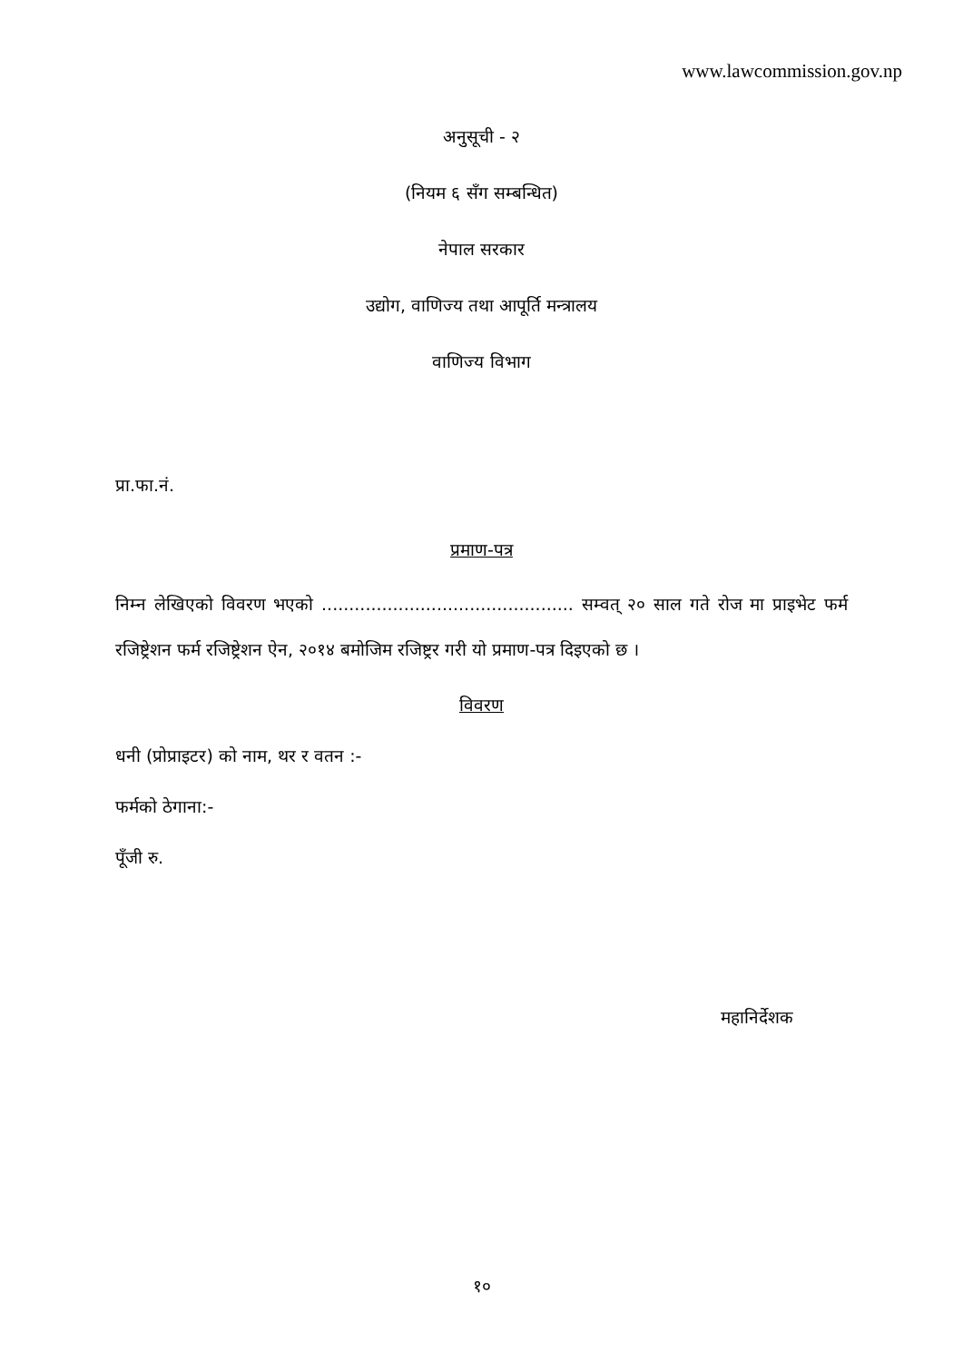www.lawcommission.gov.np
अनुसूची - २
(नियम ६ सँग सम्बन्धित)
नेपाल सरकार
उद्योग, वाणिज्य तथा आपूर्ति मन्त्रालय
वाणिज्य विभाग
प्रा.फा.नं.
प्रमाण-पत्र
निम्न लेखिएको विवरण भएको .............................................. सम्वत् २० साल गते रोज मा प्राइभेट फर्म रजिष्ट्रेशन फर्म रजिष्ट्रेशन ऐन, २०१४ बमोजिम रजिष्ट्रर गरी यो प्रमाण-पत्र दिइएको छ ।
विवरण
धनी (प्रोप्राइटर) को नाम, थर र वतन :-
फर्मको ठेगाना:-
पूँजी रु.
महानिर्देशक
१०